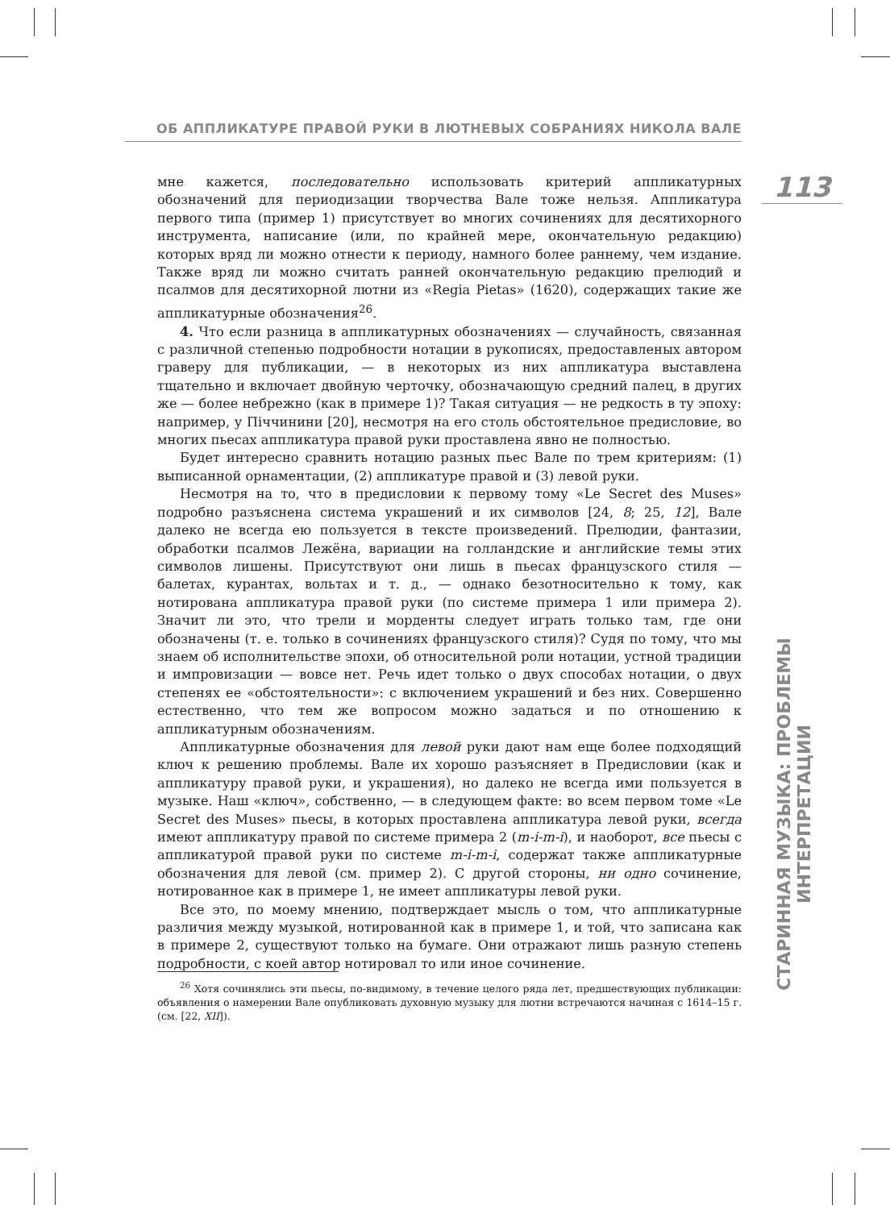ОБ АППЛИКАТУРЕ ПРАВОЙ РУКИ В ЛЮТНЕВЫХ СОБРАНИЯХ НИКОЛА ВАЛЕ
113
СТАРИННАЯ МУЗЫКА: ПРОБЛЕМЫ ИНТЕРПРЕТАЦИИ
мне кажется, последовательно использовать критерий аппликатурных обозначений для периодизации творчества Вале тоже нельзя. Аппликатура первого типа (пример 1) присутствует во многих сочинениях для десятихорного инструмента, написание (или, по крайней мере, окончательную редакцию) которых вряд ли можно отнести к периоду, намного более раннему, чем издание. Также вряд ли можно считать ранней окончательную редакцию прелюдий и псалмов для десятихорной лютни из «Regia Pietas» (1620), содержащих такие же аппликатурные обозначения<sup>26</sup>.
4. Что если разница в аппликатурных обозначениях — случайность, связанная с различной степенью подробности нотации в рукописях, предоставленых автором граверу для публикации, — в некоторых из них аппликатура выставлена тщательно и включает двойную черточку, обозначающую средний палец, в других же — более небрежно (как в примере 1)? Такая ситуация — не редкость в ту эпоху: например, у Піччинини [20], несмотря на его столь обстоятельное предисловие, во многих пьесах аппликатура правой руки проставлена явно не полностью.
Будет интересно сравнить нотацию разных пьес Вале по трем критериям: (1) выписанной орнаментации, (2) аппликатуре правой и (3) левой руки.
Несмотря на то, что в предисловии к первому тому «Le Secret des Muses» подробно разъяснена система украшений и их символов [24, 8; 25, 12], Вале далеко не всегда ею пользуется в тексте произведений. Прелюдии, фантазии, обработки псалмов Лежёна, вариации на голландские и английские темы этих символов лишены. Присутствуют они лишь в пьесах французского стиля — балетах, курантах, вольтах и т. д., — однако безотносительно к тому, как нотирована аппликатура правой руки (по системе примера 1 или примера 2). Значит ли это, что трели и морденты следует играть только там, где они обозначены (т. е. только в сочинениях французского стиля)? Судя по тому, что мы знаем об исполнительстве эпохи, об относительной роли нотации, устной традиции и импровизации — вовсе нет. Речь идет только о двух способах нотации, о двух степенях ее «обстоятельности»: с включением украшений и без них. Совершенно естественно, что тем же вопросом можно задаться и по отношению к аппликатурным обозначениям.
Аппликатурные обозначения для левой руки дают нам еще более подходящий ключ к решению проблемы. Вале их хорошо разъясняет в Предисловии (как и аппликатуру правой руки, и украшения), но далеко не всегда ими пользуется в музыке. Наш «ключ», собственно, — в следующем факте: во всем первом томе «Le Secret des Muses» пьесы, в которых проставлена аппликатура левой руки, всегда имеют аппликатуру правой по системе примера 2 (m-i-m-i), и наоборот, все пьесы с аппликатурой правой руки по системе m-i-m-i, содержат также аппликатурные обозначения для левой (см. пример 2). С другой стороны, ни одно сочинение, нотированное как в примере 1, не имеет аппликатуры левой руки.
Все это, по моему мнению, подтверждает мысль о том, что аппликатурные различия между музыкой, нотированной как в примере 1, и той, что записана как в примере 2, существуют только на бумаге. Они отражают лишь разную степень подробности, с коей автор нотировал то или иное сочинение.
<sup>26</sup> Хотя сочинялись эти пьесы, по-видимому, в течение целого ряда лет, предшествующих публикации: объявления о намерении Вале опубликовать духовную музыку для лютни встречаются начиная с 1614–15 г. (см. [22, XII]).